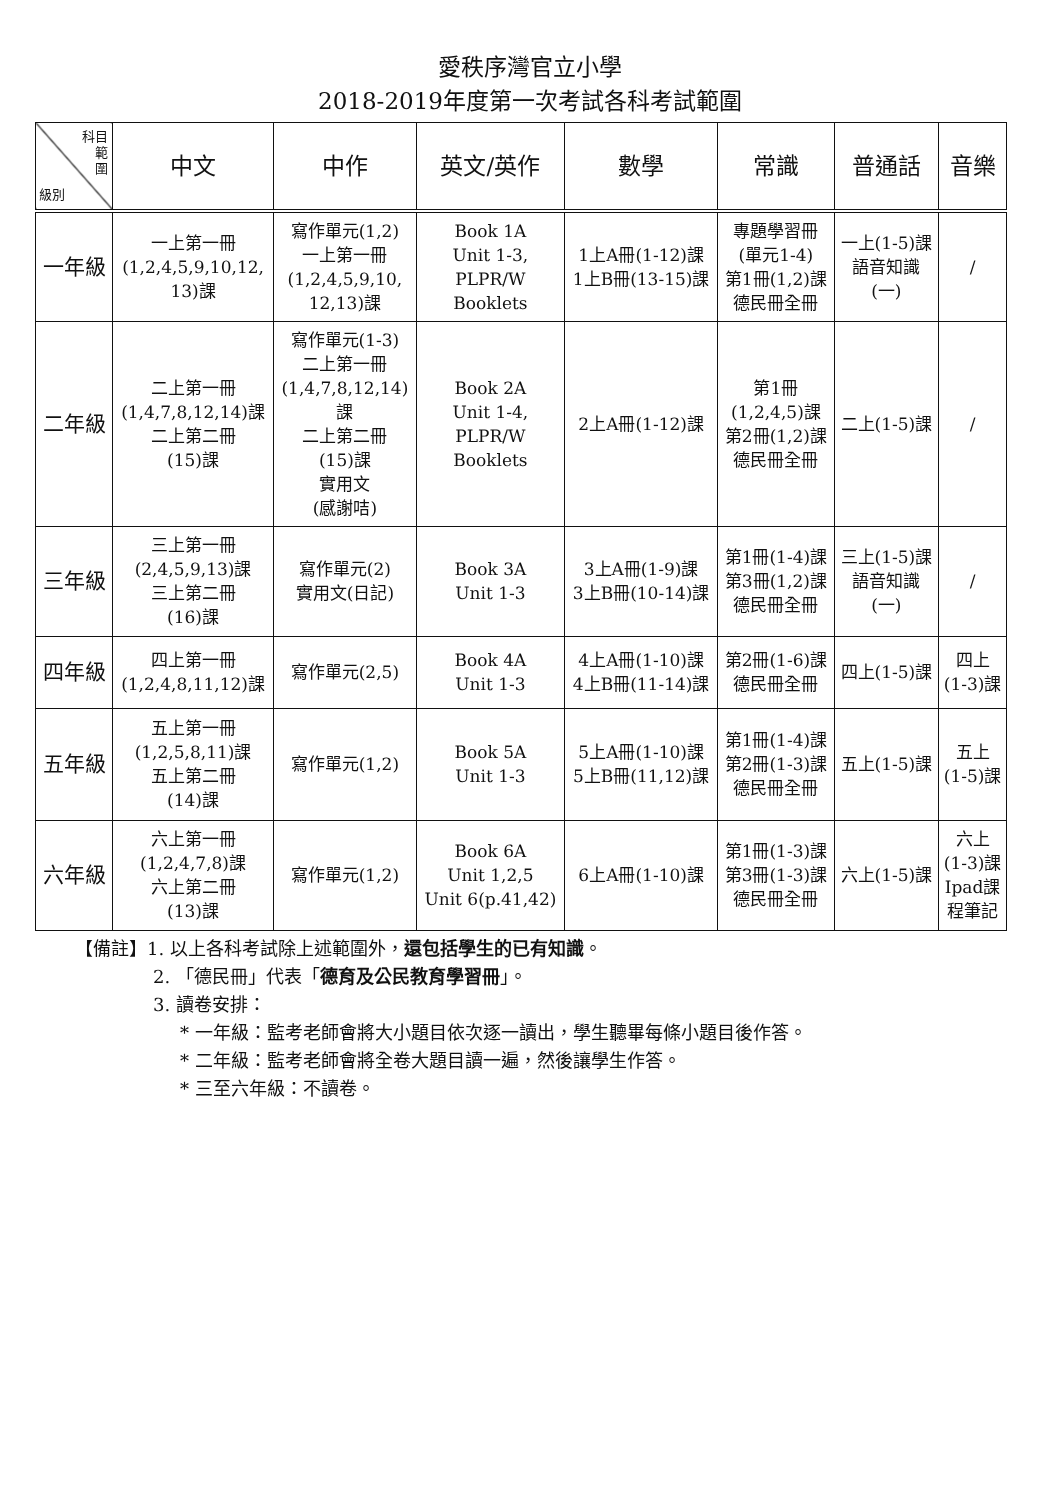愛秩序灣官立小學
2018-2019年度第一次考試各科考試範圍
| 科目 範 圍 級別 | 中文 | 中作 | 英文/英作 | 數學 | 常識 | 普通話 | 音樂 |
| --- | --- | --- | --- | --- | --- | --- | --- |
| 一年級 | 一上第一冊 (1,2,4,5,9,10,12, 13)課 | 寫作單元(1,2) 一上第一冊 (1,2,4,5,9,10, 12,13)課 | Book 1A Unit 1-3, PLPR/W Booklets | 1上A冊(1-12)課 1上B冊(13-15)課 | 專題學習冊 (單元1-4) 第1冊(1,2)課 德民冊全冊 | 一上(1-5)課 語音知識 (一) | / |
| 二年級 | 二上第一冊 (1,4,7,8,12,14)課 二上第二冊 (15)課 | 寫作單元(1-3) 二上第一冊 (1,4,7,8,12,14) 課 二上第二冊 (15)課 實用文 (感謝咭) | Book 2A Unit 1-4, PLPR/W Booklets | 2上A冊(1-12)課 | 第1冊 (1,2,4,5)課 第2冊(1,2)課 德民冊全冊 | 二上(1-5)課 | / |
| 三年級 | 三上第一冊 (2,4,5,9,13)課 三上第二冊 (16)課 | 寫作單元(2) 實用文(日記) | Book 3A Unit 1-3 | 3上A冊(1-9)課 3上B冊(10-14)課 | 第1冊(1-4)課 第3冊(1,2)課 德民冊全冊 | 三上(1-5)課 語音知識 (一) | / |
| 四年級 | 四上第一冊 (1,2,4,8,11,12)課 | 寫作單元(2,5) | Book 4A Unit 1-3 | 4上A冊(1-10)課 4上B冊(11-14)課 | 第2冊(1-6)課 德民冊全冊 | 四上(1-5)課 | 四上 (1-3)課 |
| 五年級 | 五上第一冊 (1,2,5,8,11)課 五上第二冊 (14)課 | 寫作單元(1,2) | Book 5A Unit 1-3 | 5上A冊(1-10)課 5上B冊(11,12)課 | 第1冊(1-4)課 第2冊(1-3)課 德民冊全冊 | 五上(1-5)課 | 五上 (1-5)課 |
| 六年級 | 六上第一冊 (1,2,4,7,8)課 六上第二冊 (13)課 | 寫作單元(1,2) | Book 6A Unit 1,2,5 Unit 6(p.41,42) | 6上A冊(1-10)課 | 第1冊(1-3)課 第3冊(1-3)課 德民冊全冊 | 六上(1-5)課 | 六上 (1-3)課 Ipad課 程筆記 |
【備註】1. 以上各科考試除上述範圍外，還包括學生的已有知識。
2. 「德民冊」代表「德育及公民教育學習冊」。
3. 讀卷安排：
* 一年級：監考老師會將大小題目依次逐一讀出，學生聽畢每條小題目後作答。
* 二年級：監考老師會將全卷大題目讀一遍，然後讓學生作答。
* 三至六年級：不讀卷。